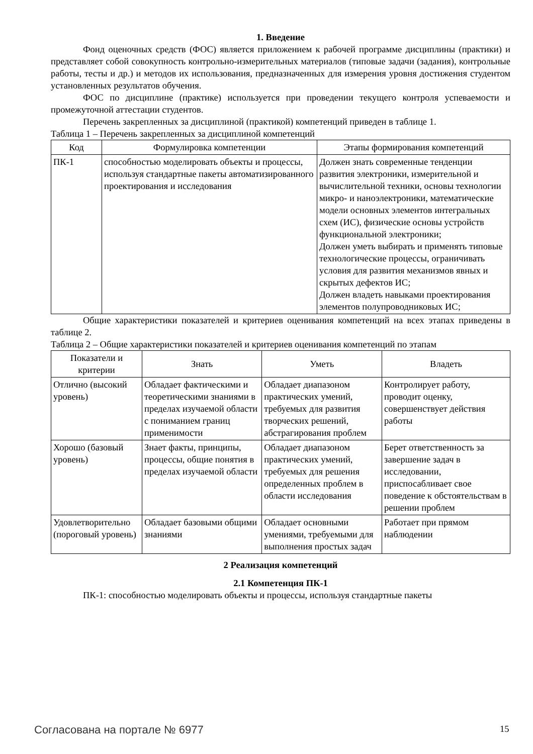1. Введение
Фонд оценочных средств (ФОС) является приложением к рабочей программе дисциплины (практики) и представляет собой совокупность контрольно-измерительных материалов (типовые задачи (задания), контрольные работы, тесты и др.) и методов их использования, предназначенных для измерения уровня достижения студентом установленных результатов обучения.
ФОС по дисциплине (практике) используется при проведении текущего контроля успеваемости и промежуточной аттестации студентов.
Перечень закрепленных за дисциплиной (практикой) компетенций приведен в таблице 1.
Таблица 1 – Перечень закрепленных за дисциплиной компетенций
| Код | Формулировка компетенции | Этапы формирования компетенций |
| --- | --- | --- |
| ПК-1 | способностью моделировать объекты и процессы, используя стандартные пакеты автоматизированного проектирования и исследования | Должен знать современные тенденции развития электроники, измерительной и вычислительной техники, основы технологии микро- и наноэлектроники, математические модели основных элементов интегральных схем (ИС), физические основы устройств функциональной электроники; Должен уметь выбирать и применять типовые технологические процессы, ограничивать условия для развития механизмов явных и скрытых дефектов ИС; Должен владеть навыками проектирования элементов полупроводниковых ИС; |
Общие характеристики показателей и критериев оценивания компетенций на всех этапах приведены в таблице 2.
Таблица 2 – Общие характеристики показателей и критериев оценивания компетенций по этапам
| Показатели и критерии | Знать | Уметь | Владеть |
| --- | --- | --- | --- |
| Отлично (высокий уровень) | Обладает фактическими и теоретическими знаниями в пределах изучаемой области с пониманием границ применимости | Обладает диапазоном практических умений, требуемых для развития творческих решений, абстрагирования проблем | Контролирует работу, проводит оценку, совершенствует действия работы |
| Хорошо (базовый уровень) | Знает факты, принципы, процессы, общие понятия в пределах изучаемой области | Обладает диапазоном практических умений, требуемых для решения определенных проблем в области исследования | Берет ответственность за завершение задач в исследовании, приспосабливает свое поведение к обстоятельствам в решении проблем |
| Удовлетворительно (пороговый уровень) | Обладает базовыми общими знаниями | Обладает основными умениями, требуемыми для выполнения простых задач | Работает при прямом наблюдении |
2 Реализация компетенций
2.1 Компетенция ПК-1
ПК-1: способностью моделировать объекты и процессы, используя стандартные пакеты
Согласована на портале № 6977 15